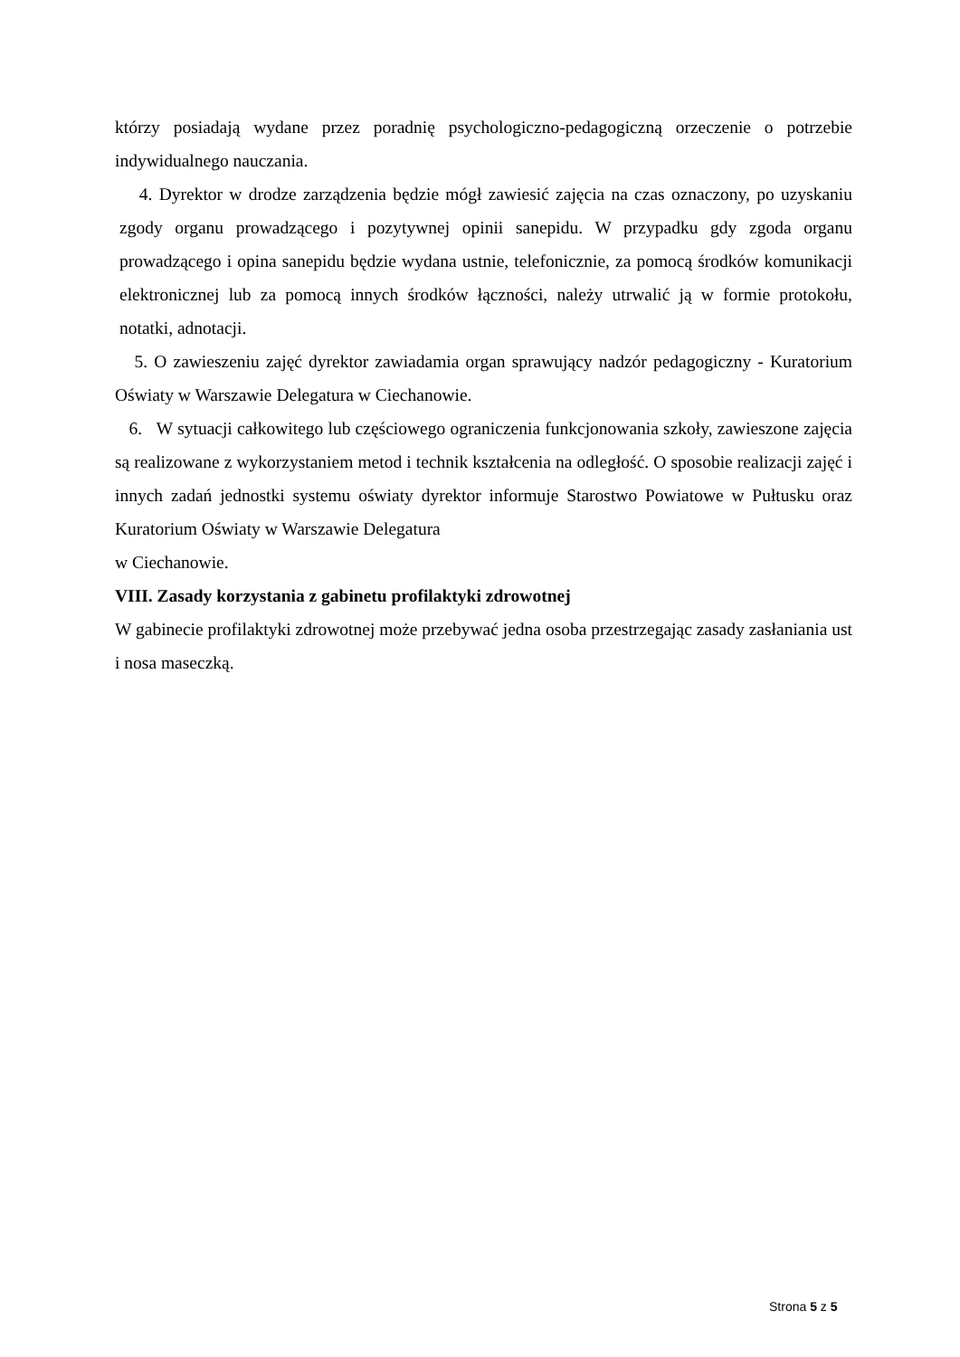którzy posiadają wydane przez poradnię psychologiczno-pedagogiczną orzeczenie o potrzebie indywidualnego nauczania.
4. Dyrektor w drodze zarządzenia będzie mógł zawiesić zajęcia na czas oznaczony, po uzyskaniu zgody organu prowadzącego i pozytywnej opinii sanepidu. W przypadku gdy zgoda organu prowadzącego i opina sanepidu będzie wydana ustnie, telefonicznie, za pomocą środków komunikacji elektronicznej lub za pomocą innych środków łączności, należy utrwalić ją w formie protokołu, notatki, adnotacji.
5. O zawieszeniu zajęć dyrektor zawiadamia organ sprawujący nadzór pedagogiczny - Kuratorium Oświaty w Warszawie Delegatura w Ciechanowie.
6. W sytuacji całkowitego lub częściowego ograniczenia funkcjonowania szkoły, zawieszone zajęcia są realizowane z wykorzystaniem metod i technik kształcenia na odległość. O sposobie realizacji zajęć i innych zadań jednostki systemu oświaty dyrektor informuje Starostwo Powiatowe w Pułtusku oraz Kuratorium Oświaty w Warszawie Delegatura
w Ciechanowie.
VIII. Zasady korzystania z gabinetu profilaktyki zdrowotnej
W gabinecie profilaktyki zdrowotnej może przebywać jedna osoba przestrzegając zasady zasłaniania ust i nosa maseczką.
Strona 5 z 5